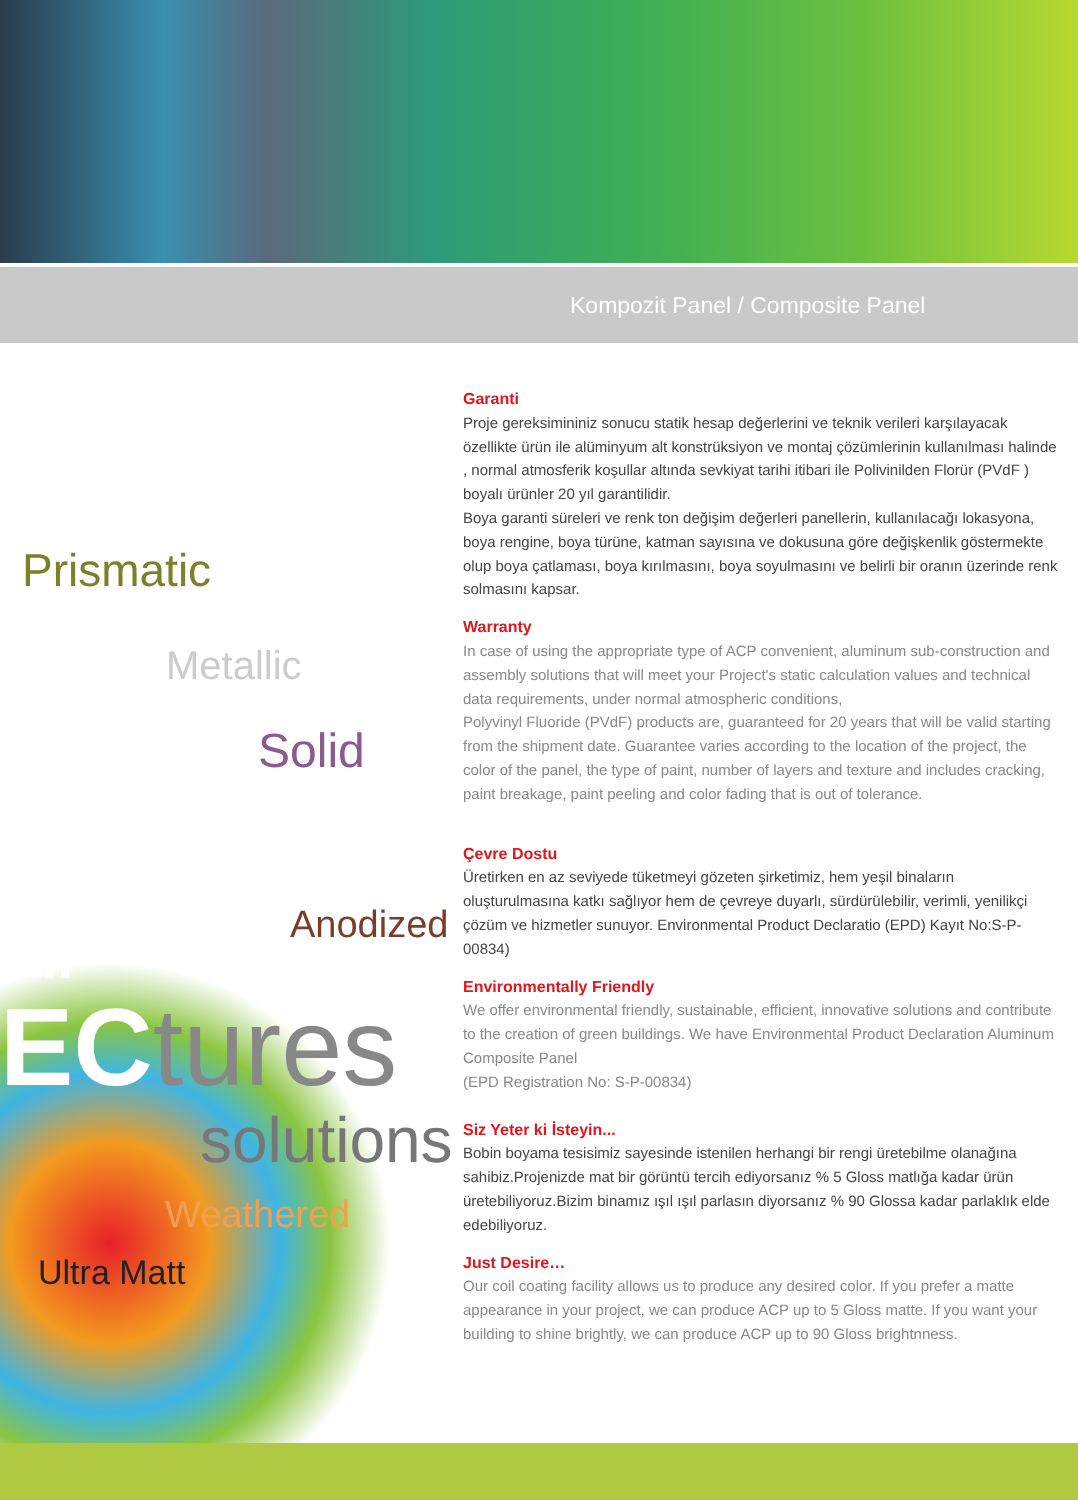Kompozit Panel / Composite Panel
Prismatic
Metallic
Solid
Anodized
ful
ECtures
solutions
Weathered
Ultra Matt
Garanti
Proje gereksimininiz sonucu statik hesap değerlerini ve teknik verileri karşılayacak özellikte ürün ile alüminyum alt konstrüksiyon ve montaj çözümlerinin kullanılması halinde , normal atmosferik koşullar altında sevkiyat tarihi itibari ile Polivinilden Florür (PVdF ) boyalı ürünler 20 yıl garantilidir.
Boya garanti süreleri ve renk ton değişim değerleri panellerin, kullanılacağı lokasyona, boya rengine, boya türüne, katman sayısına ve dokusuna göre değişkenlik göstermekte olup boya çatlaması, boya kırılmasını, boya soyulmasını ve belirli bir oranın üzerinde renk
solmasını kapsar.
Warranty
In case of using the appropriate type of ACP convenient, aluminum sub-construction and assembly solutions that will meet your Project's static calculation values and technical data requirements, under normal atmospheric conditions,
Polyvinyl Fluoride (PVdF) products are, guaranteed for 20 years that will be valid starting from the shipment date. Guarantee varies according to the location of the project, the color of the panel, the type of paint, number of layers and texture and includes cracking, paint breakage, paint peeling and color fading that is out of tolerance.
Çevre Dostu
Üretirken en az seviyede tüketmeyi gözeten şirketimiz, hem yeşil binaların oluşturulmasına katkı sağlıyor hem de çevreye duyarlı, sürdürülebilir, verimli, yenilikçi çözüm ve hizmetler sunuyor. Environmental Product Declaratio (EPD) Kayıt No:S-P-00834)
Environmentally Friendly
We offer environmental friendly, sustainable, efficient, innovative solutions and contribute to the creation of green buildings. We have Environmental Product Declaration Aluminum Composite Panel
(EPD Registration No: S-P-00834)
Siz Yeter ki İsteyin...
Bobin boyama tesisimiz sayesinde istenilen herhangi bir rengi üretebilme olanağına sahibiz.Projenizde mat bir görüntü tercih ediyorsanız % 5 Gloss matlığa kadar ürün üretebiliyoruz.Bizim binamız ışıl ışıl parlasın diyorsanız % 90 Glossa kadar parlaklık elde edebiliyoruz.
Just Desire…
Our coil coating facility allows us to produce any desired color. If you prefer a matte appearance in your project, we can produce ACP up to 5 Gloss matte. If you want your building to shine brightly, we can produce ACP up to 90 Gloss brightnness.